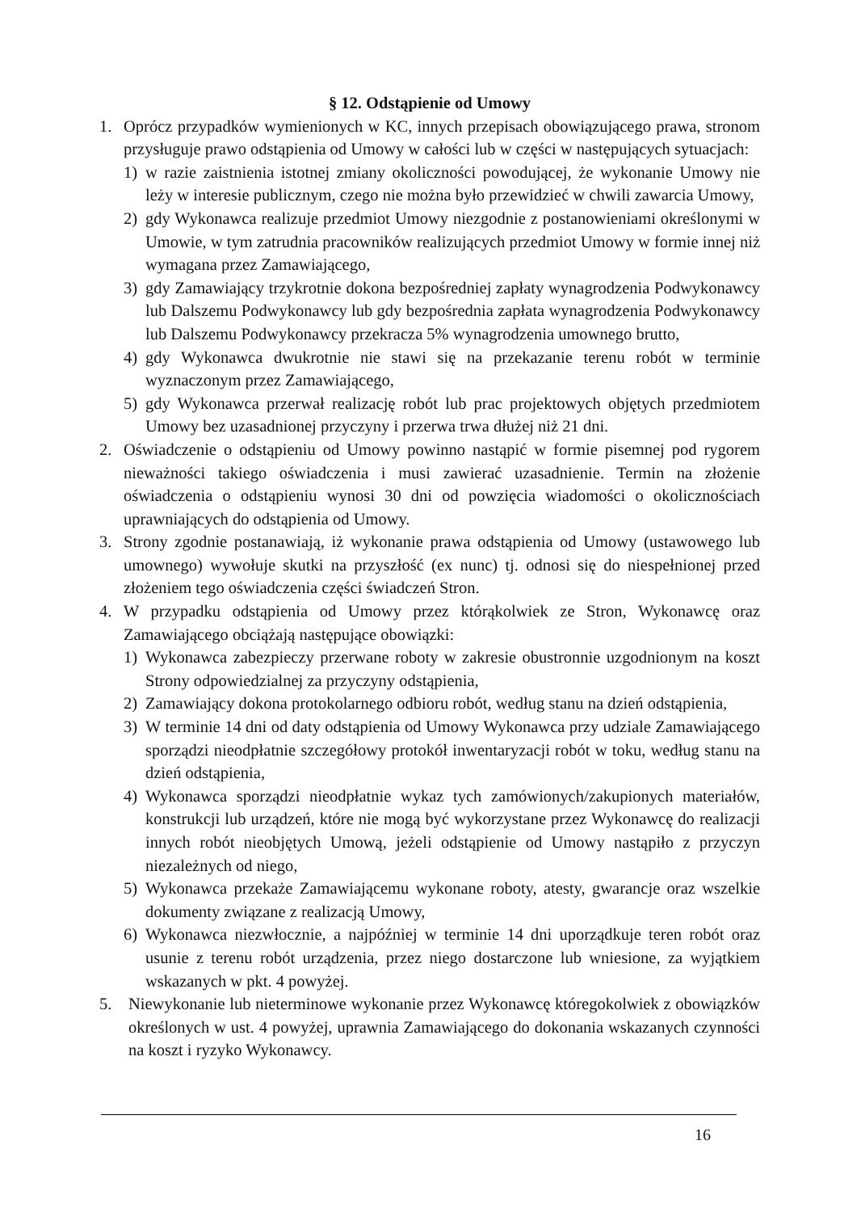§ 12. Odstąpienie od Umowy
1. Oprócz przypadków wymienionych w KC, innych przepisach obowiązującego prawa, stronom przysługuje prawo odstąpienia od Umowy w całości lub w części w następujących sytuacjach:
1) w razie zaistnienia istotnej zmiany okoliczności powodującej, że wykonanie Umowy nie leży w interesie publicznym, czego nie można było przewidzieć w chwili zawarcia Umowy,
2) gdy Wykonawca realizuje przedmiot Umowy niezgodnie z postanowieniami określonymi w Umowie, w tym zatrudnia pracowników realizujących przedmiot Umowy w formie innej niż wymagana przez Zamawiającego,
3) gdy Zamawiający trzykrotnie dokona bezpośredniej zapłaty wynagrodzenia Podwykonawcy lub Dalszemu Podwykonawcy lub gdy bezpośrednia zapłata wynagrodzenia Podwykonawcy lub Dalszemu Podwykonawcy przekracza 5% wynagrodzenia umownego brutto,
4) gdy Wykonawca dwukrotnie nie stawi się na przekazanie terenu robót w terminie wyznaczonym przez Zamawiającego,
5) gdy Wykonawca przerwał realizację robót lub prac projektowych objętych przedmiotem Umowy bez uzasadnionej przyczyny i przerwa trwa dłużej niż 21 dni.
2. Oświadczenie o odstąpieniu od Umowy powinno nastąpić w formie pisemnej pod rygorem nieważności takiego oświadczenia i musi zawierać uzasadnienie. Termin na złożenie oświadczenia o odstąpieniu wynosi 30 dni od powzięcia wiadomości o okolicznościach uprawniających do odstąpienia od Umowy.
3. Strony zgodnie postanawiają, iż wykonanie prawa odstąpienia od Umowy (ustawowego lub umownego) wywołuje skutki na przyszłość (ex nunc) tj. odnosi się do niespełnionej przed złożeniem tego oświadczenia części świadczeń Stron.
4. W przypadku odstąpienia od Umowy przez którąkolwiek ze Stron, Wykonawcę oraz Zamawiającego obciążają następujące obowiązki:
1) Wykonawca zabezpieczy przerwane roboty w zakresie obustronnie uzgodnionym na koszt Strony odpowiedzialnej za przyczyny odstąpienia,
2) Zamawiający dokona protokolarnego odbioru robót, według stanu na dzień odstąpienia,
3) W terminie 14 dni od daty odstąpienia od Umowy Wykonawca przy udziale Zamawiającego sporządzi nieodpłatnie szczegółowy protokół inwentaryzacji robót w toku, według stanu na dzień odstąpienia,
4) Wykonawca sporządzi nieodpłatnie wykaz tych zamówionych/zakupionych materiałów, konstrukcji lub urządzeń, które nie mogą być wykorzystane przez Wykonawcę do realizacji innych robót nieobjętych Umową, jeżeli odstąpienie od Umowy nastąpiło z przyczyn niezależnych od niego,
5) Wykonawca przekaże Zamawiającemu wykonane roboty, atesty, gwarancje oraz wszelkie dokumenty związane z realizacją Umowy,
6) Wykonawca niezwłocznie, a najpóźniej w terminie 14 dni uporządkuje teren robót oraz usunie z terenu robót urządzenia, przez niego dostarczone lub wniesione, za wyjątkiem wskazanych w pkt. 4 powyżej.
5. Niewykonanie lub nieterminowe wykonanie przez Wykonawcę któregokolwiek z obowiązków określonych w ust. 4 powyżej, uprawnia Zamawiającego do dokonania wskazanych czynności na koszt i ryzyko Wykonawcy.
16